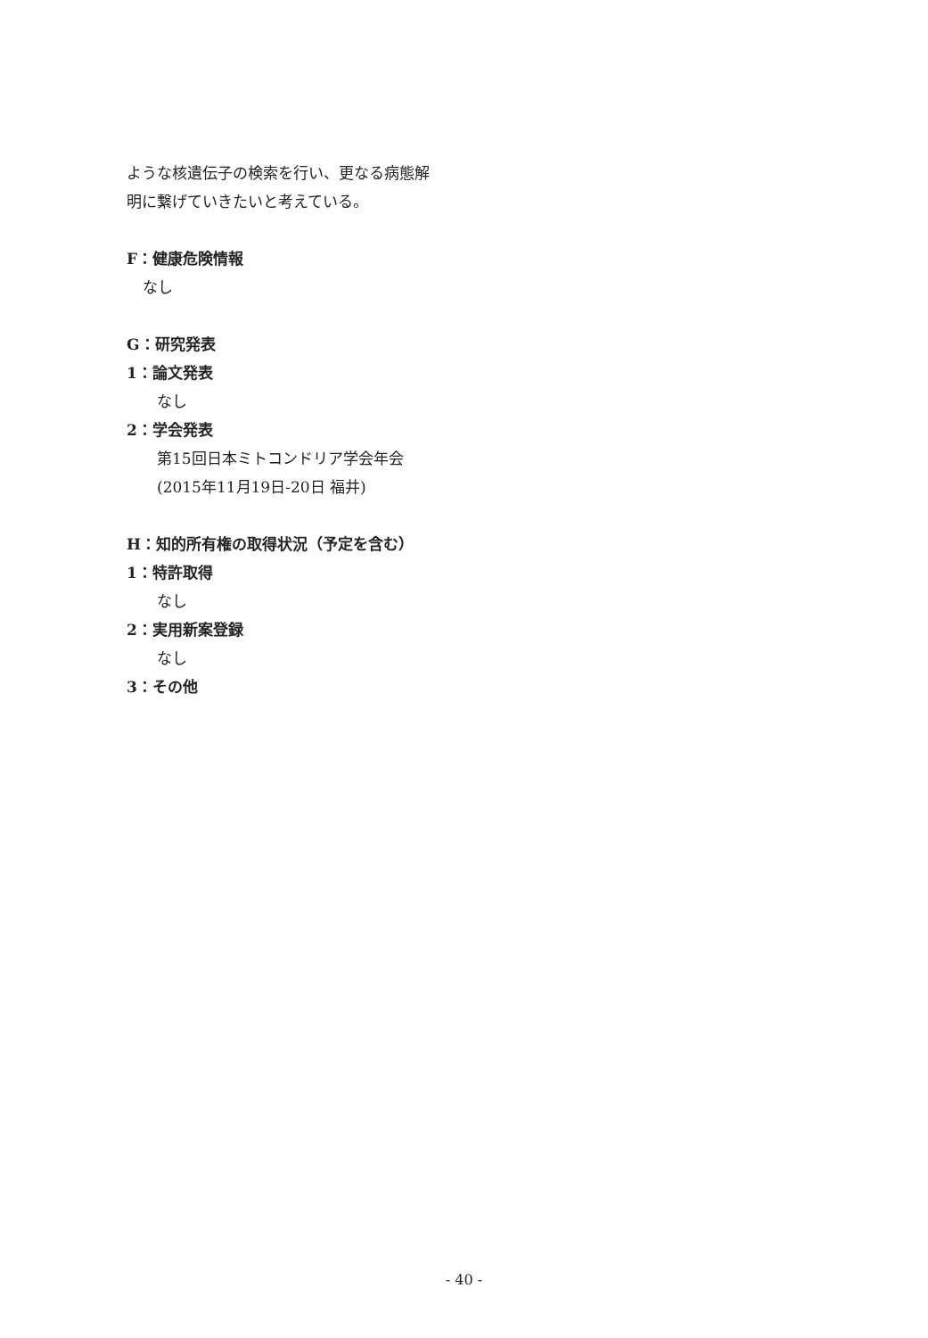ような核遺伝子の検索を行い、更なる病態解
明に繋げていきたいと考えている。
F：健康危険情報
なし
G：研究発表
1：論文発表
なし
2：学会発表
第15回日本ミトコンドリア学会年会
(2015年11月19日-20日 福井)
H：知的所有権の取得状況（予定を含む）
1：特許取得
なし
2：実用新案登録
なし
3：その他
- 40 -